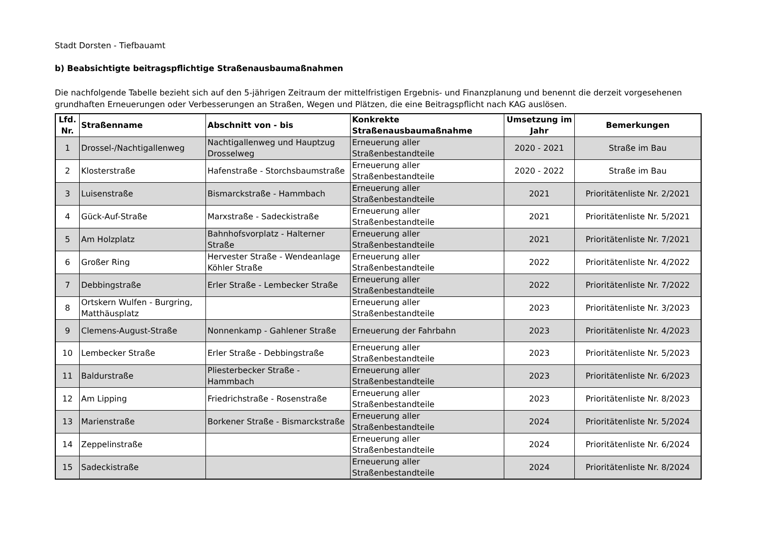Stadt Dorsten - Tiefbauamt
b) Beabsichtigte beitragspflichtige Straßenausbaumaßnahmen
Die nachfolgende Tabelle bezieht sich auf den 5-jährigen Zeitraum der mittelfristigen Ergebnis- und Finanzplanung und benennt die derzeit vorgesehenen grundhaften Erneuerungen oder Verbesserungen an Straßen, Wegen und Plätzen, die eine Beitragspflicht nach KAG auslösen.
| Lfd. Nr. | Straßenname | Abschnitt von - bis | Konkrekte Straßenausbaumaßnahme | Umsetzung im Jahr | Bemerkungen |
| --- | --- | --- | --- | --- | --- |
| 1 | Drossel-/Nachtigallenweg | Nachtigallenweg und Hauptzug Drosselweg | Erneuerung aller Straßenbestandteile | 2020 - 2021 | Straße im Bau |
| 2 | Klosterstraße | Hafenstraße - Storchsbaumstraße | Erneuerung aller Straßenbestandteile | 2020 - 2022 | Straße im Bau |
| 3 | Luisenstraße | Bismarckstraße - Hammbach | Erneuerung aller Straßenbestandteile | 2021 | Prioritätenliste Nr. 2/2021 |
| 4 | Gück-Auf-Straße | Marxstraße - Sadeckistraße | Erneuerung aller Straßenbestandteile | 2021 | Prioritätenliste Nr. 5/2021 |
| 5 | Am Holzplatz | Bahnhofsvorplatz - Halterner Straße | Erneuerung aller Straßenbestandteile | 2021 | Prioritätenliste Nr. 7/2021 |
| 6 | Großer Ring | Hervester Straße - Wendeanlage Köhler Straße | Erneuerung aller Straßenbestandteile | 2022 | Prioritätenliste Nr. 4/2022 |
| 7 | Debbingstraße | Erler Straße - Lembecker Straße | Erneuerung aller Straßenbestandteile | 2022 | Prioritätenliste Nr. 7/2022 |
| 8 | Ortskern Wulfen - Burgring, Matthäusplatz | | Erneuerung aller Straßenbestandteile | 2023 | Prioritätenliste Nr. 3/2023 |
| 9 | Clemens-August-Straße | Nonnenkamp - Gahlener Straße | Erneuerung der Fahrbahn | 2023 | Prioritätenliste Nr. 4/2023 |
| 10 | Lembecker Straße | Erler Straße - Debbingstraße | Erneuerung aller Straßenbestandteile | 2023 | Prioritätenliste Nr. 5/2023 |
| 11 | Baldurstraße | Pliesterbecker Straße - Hammbach | Erneuerung aller Straßenbestandteile | 2023 | Prioritätenliste Nr. 6/2023 |
| 12 | Am Lipping | Friedrichstraße - Rosenstraße | Erneuerung aller Straßenbestandteile | 2023 | Prioritätenliste Nr. 8/2023 |
| 13 | Marienstraße | Borkener Straße - Bismarckstraße | Erneuerung aller Straßenbestandteile | 2024 | Prioritätenliste Nr. 5/2024 |
| 14 | Zeppelinstraße | | Erneuerung aller Straßenbestandteile | 2024 | Prioritätenliste Nr. 6/2024 |
| 15 | Sadeckistraße | | Erneuerung aller Straßenbestandteile | 2024 | Prioritätenliste Nr. 8/2024 |